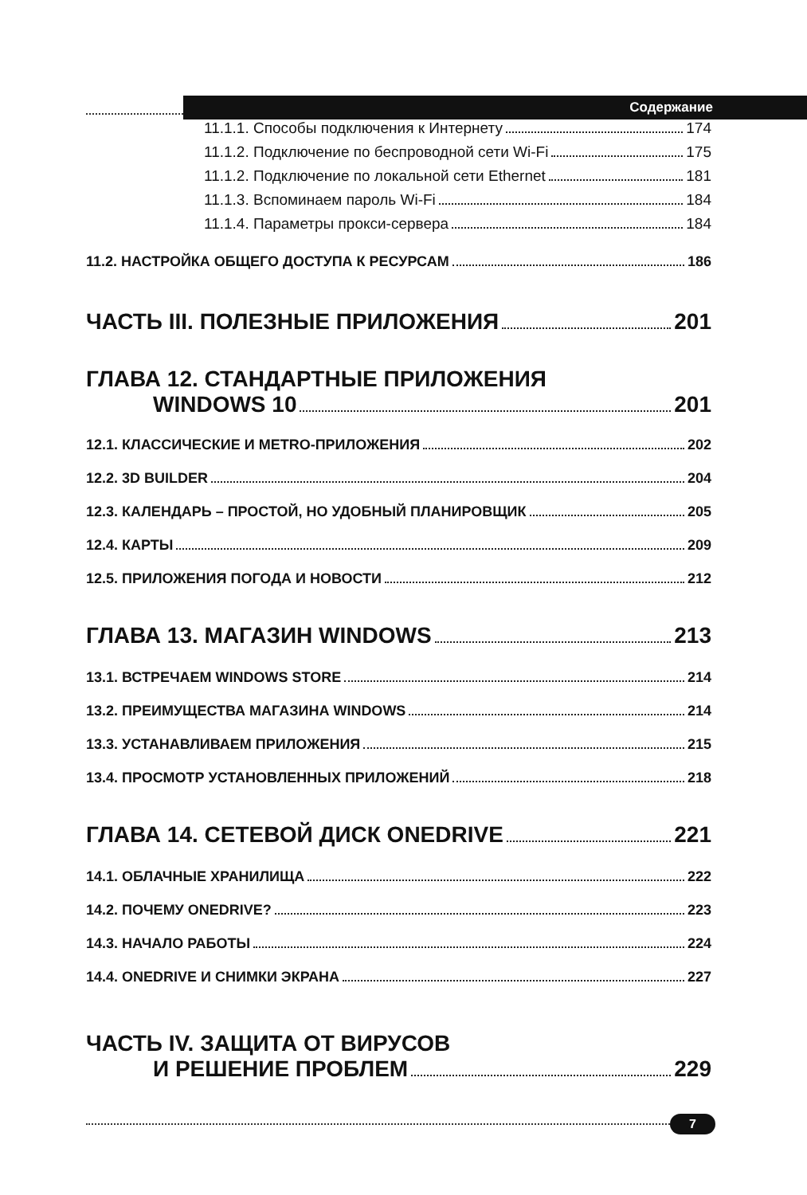Содержание
11.1.1. Способы подключения к Интернету 174
11.1.2. Подключение по беспроводной сети Wi-Fi 175
11.1.2. Подключение по локальной сети Ethernet 181
11.1.3. Вспоминаем пароль Wi-Fi 184
11.1.4. Параметры прокси-сервера 184
11.2. НАСТРОЙКА ОБЩЕГО ДОСТУПА К РЕСУРСАМ 186
ЧАСТЬ III. ПОЛЕЗНЫЕ ПРИЛОЖЕНИЯ 201
ГЛАВА 12. СТАНДАРТНЫЕ ПРИЛОЖЕНИЯ
WINDOWS 10 201
12.1. КЛАССИЧЕСКИЕ И METRO-ПРИЛОЖЕНИЯ 202
12.2. 3D BUILDER 204
12.3. КАЛЕНДАРЬ – ПРОСТОЙ, НО УДОБНЫЙ ПЛАНИРОВЩИК 205
12.4. КАРТЫ 209
12.5. ПРИЛОЖЕНИЯ ПОГОДА И НОВОСТИ 212
ГЛАВА 13. МАГАЗИН WINDOWS 213
13.1. ВСТРЕЧАЕМ WINDOWS STORE 214
13.2. ПРЕИМУЩЕСТВА МАГАЗИНА WINDOWS 214
13.3. УСТАНАВЛИВАЕМ ПРИЛОЖЕНИЯ 215
13.4. ПРОСМОТР УСТАНОВЛЕННЫХ ПРИЛОЖЕНИЙ 218
ГЛАВА 14. СЕТЕВОЙ ДИСК ONEDRIVE 221
14.1. ОБЛАЧНЫЕ ХРАНИЛИЩА 222
14.2. ПОЧЕМУ ONEDRIVE? 223
14.3. НАЧАЛО РАБОТЫ 224
14.4. ONEDRIVE И СНИМКИ ЭКРАНА 227
ЧАСТЬ IV. ЗАЩИТА ОТ ВИРУСОВ
И РЕШЕНИЕ ПРОБЛЕМ 229
7